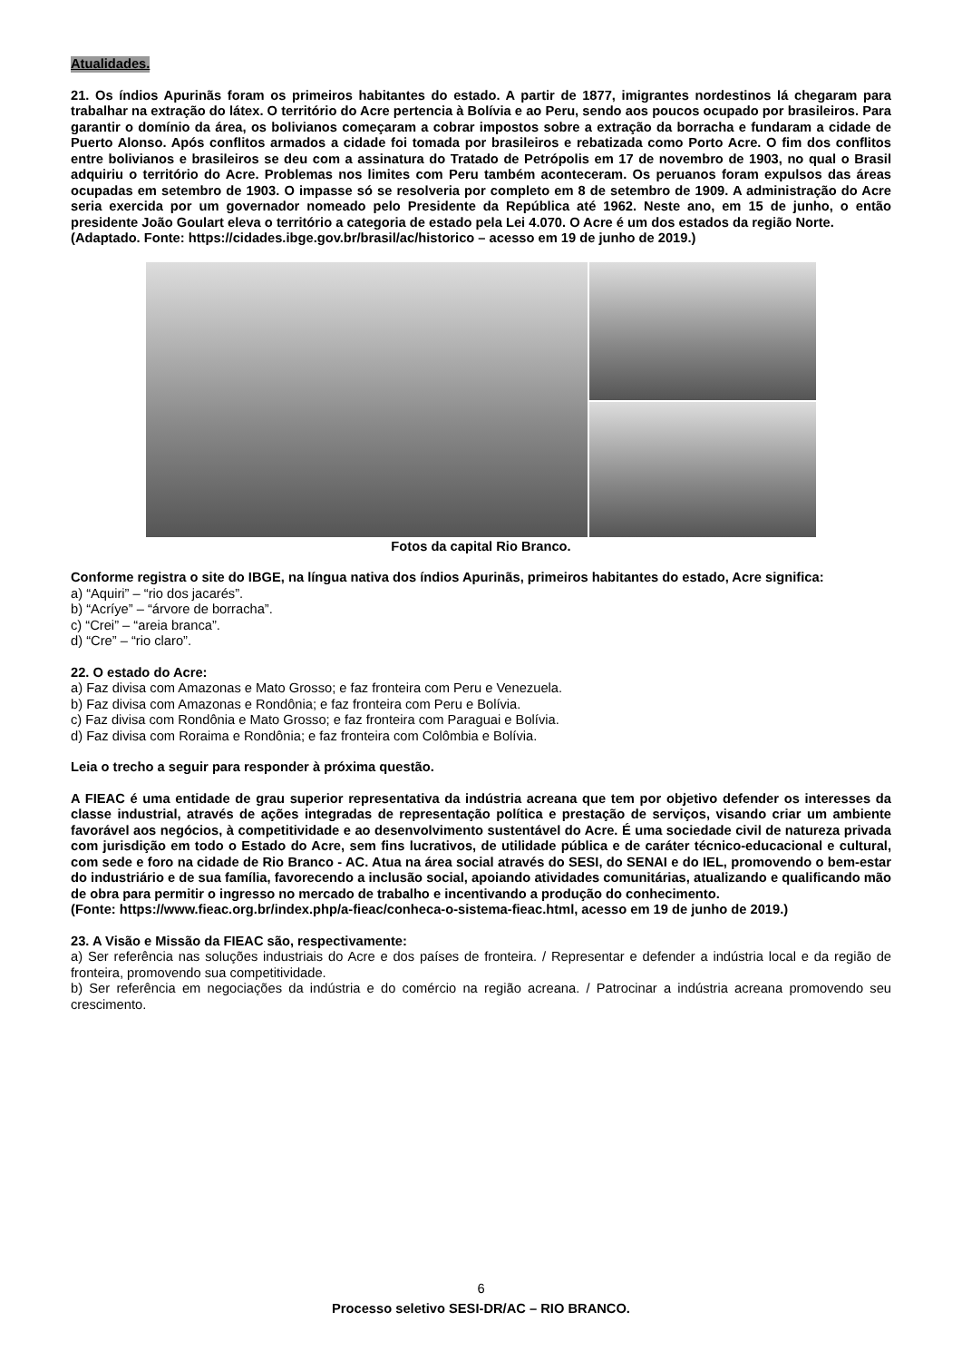Atualidades.
21. Os índios Apurinãs foram os primeiros habitantes do estado. A partir de 1877, imigrantes nordestinos lá chegaram para trabalhar na extração do látex. O território do Acre pertencia à Bolívia e ao Peru, sendo aos poucos ocupado por brasileiros. Para garantir o domínio da área, os bolivianos começaram a cobrar impostos sobre a extração da borracha e fundaram a cidade de Puerto Alonso. Após conflitos armados a cidade foi tomada por brasileiros e rebatizada como Porto Acre. O fim dos conflitos entre bolivianos e brasileiros se deu com a assinatura do Tratado de Petrópolis em 17 de novembro de 1903, no qual o Brasil adquiriu o território do Acre. Problemas nos limites com Peru também aconteceram. Os peruanos foram expulsos das áreas ocupadas em setembro de 1903. O impasse só se resolveria por completo em 8 de setembro de 1909. A administração do Acre seria exercida por um governador nomeado pelo Presidente da República até 1962. Neste ano, em 15 de junho, o então presidente João Goulart eleva o território a categoria de estado pela Lei 4.070. O Acre é um dos estados da região Norte.
(Adaptado. Fonte: https://cidades.ibge.gov.br/brasil/ac/historico – acesso em 19 de junho de 2019.)
Fotos da capital Rio Branco.
Conforme registra o site do IBGE, na língua nativa dos índios Apurinãs, primeiros habitantes do estado, Acre significa:
a) “Aquiri” – “rio dos jacarés”.
b) “Acríye” – “árvore de borracha”.
c) “Crei” – “areia branca”.
d) “Cre” – “rio claro”.
22. O estado do Acre:
a) Faz divisa com Amazonas e Mato Grosso; e faz fronteira com Peru e Venezuela.
b) Faz divisa com Amazonas e Rondônia; e faz fronteira com Peru e Bolívia.
c) Faz divisa com Rondônia e Mato Grosso; e faz fronteira com Paraguai e Bolívia.
d) Faz divisa com Roraima e Rondônia; e faz fronteira com Colômbia e Bolívia.
Leia o trecho a seguir para responder à próxima questão.
A FIEAC é uma entidade de grau superior representativa da indústria acreana que tem por objetivo defender os interesses da classe industrial, através de ações integradas de representação política e prestação de serviços, visando criar um ambiente favorável aos negócios, à competitividade e ao desenvolvimento sustentável do Acre. É uma sociedade civil de natureza privada com jurisdição em todo o Estado do Acre, sem fins lucrativos, de utilidade pública e de caráter técnico-educacional e cultural, com sede e foro na cidade de Rio Branco - AC. Atua na área social através do SESI, do SENAI e do IEL, promovendo o bem-estar do industriário e de sua família, favorecendo a inclusão social, apoiando atividades comunitárias, atualizando e qualificando mão de obra para permitir o ingresso no mercado de trabalho e incentivando a produção do conhecimento.
(Fonte: https://www.fieac.org.br/index.php/a-fieac/conheca-o-sistema-fieac.html, acesso em 19 de junho de 2019.)
23. A Visão e Missão da FIEAC são, respectivamente:
a) Ser referência nas soluções industriais do Acre e dos países de fronteira. / Representar e defender a indústria local e da região de fronteira, promovendo sua competitividade.
b) Ser referência em negociações da indústria e do comércio na região acreana. / Patrocinar a indústria acreana promovendo seu crescimento.
6
Processo seletivo SESI-DR/AC – RIO BRANCO.